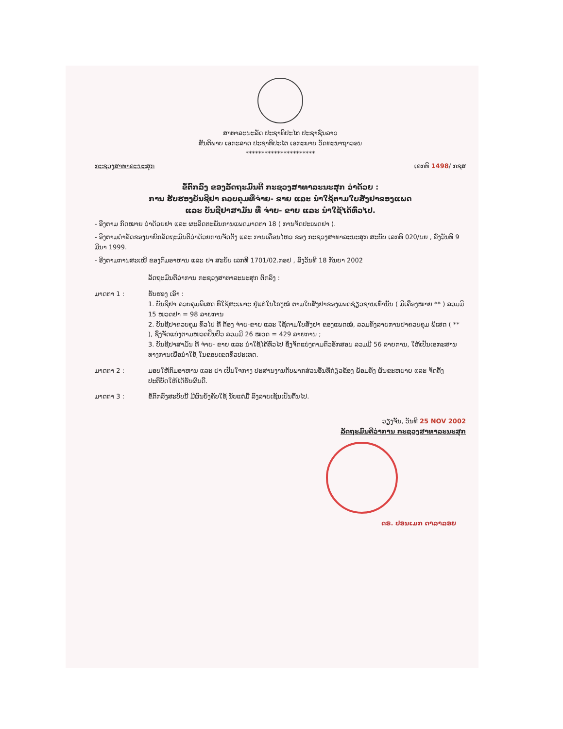ສາທາລະນະລັດ ປະຊາທິປະໄຕ ປະຊາຊົນລາວ
ສັນຕິພາບ ເອກະລາດ ປະຊາທິປະໄຕ ເອກະພາບ ວັດທະນາຖາວອນ
**********************
ກະຊວງສາທາລະນະສຸກ ເລກທີ 1498/ ກຊສ
ຂໍ້ຕົກລົງ ຂອງລັດຖະມົນຕີ ກະຊວງສາທາລະນະສຸກ ວ່າດ້ວຍ :
ການ ຮັບຮອງບັນຊີຢາ ຄວບຄຸມທີ່ຈ່າຍ- ຂາຍ ແລະ ນຳໃຊ້ຕາມໃບສັ່ງຢາຂອງແພດ
ແລະ ບັນຊີຢາສາມັນ ທີ່ ຈ່າຍ- ຂາຍ ແລະ ນຳໃຊ້ໄດ້ທົ່ວໄປ.
- ອີງຕາມ ກົດໝາຍ ວ່າດ້ວຍຢາ ແລະ ຜະລິດຕະພັນການແພດມາດຕາ 18 ( ການຈັດປະເພດຢາ ).
- ອີງຕາມດຳລັດຂອງນາຍົກລັດຖະມົນຕີວ່າດ້ວຍການຈັດຕັ້ງ ແລະ ການເຄື່ອນໄຫວ ຂອງ ກະຊວງສາທາລະນະສຸກ ສະບັບ ເລກທີ 020/ນຍ , ລົງວັນທີ 9 ມີນາ 1999.
- ອີງຕາມການສະເໜີ ຂອງກົມອາຫານ ແລະ ຢາ ສະບັບ ເລກທີ 1701/02.ກອຢ , ລົງວັນທີ 18 ກັນຍາ 2002
ລັດຖະມົນຕີວ່າການ ກະຊວງສາທາລະນະສຸກ ຕົກລົງ :
ມາດຕາ 1 : ຮັບຮອງ ເອົາ :
1. ບັນຊີຢາ ຄວບຄຸມພິເສດ ທີ່ໃຊ້ສະເພາະ ຢູ່ແຕ່ໃນໂຮງໝໍ ຕາມໃບສັ່ງຢາຂອງແພດຊ່ຽວຊານເທົ່ານັ້ນ ( ມີເຄື່ອງໝາຍ ** ) ລວມມີ 15 ໝວດຢາ = 98 ລາຍການ
2. ບັນຊີຢາຄວບຄຸມ ທົ່ວໄປ ທີ່ ຕ້ອງ ຈ່າຍ-ຂາຍ ແລະ ໃຊ້ຕາມໃບສັ່ງຢາ ຂອງແພດໝໍ, ລວມທັງລາຍການຢາຄວບຄຸມ ພິເສດ ( ** ), ຊຶ່ງຈັດແບ່ງຕາມໝວດປິ່ນປົວ ລວມມີ 26 ໝວດ = 429 ລາຍການ ;
3. ບັນຊີຢາສາມັນ ທີ່ ຈ່າຍ- ຂາຍ ແລະ ນຳໃຊ້ໄດ້ທົ່ວໄປ ຊຶ່ງຈັດແບ່ງຕາມຕົວອັກສອນ ລວມມີ 56 ລາຍການ, ໃຫ້ເປັນເອກະສານທາງການເພື່ອນຳໃຊ້ ໃນຂອບເຂດທົ່ວປະເທດ.
ມາດຕາ 2 : ມອບໃຫ້ກົມອາຫານ ແລະ ຢາ ເປັນໃຈກາງ ປະສານງານກັບພາກສ່ວນອື່ນທີ່ກ່ຽວຂ້ອງ ພ້ອມທັງ ຜັນຂະຫຍາຍ ແລະ ຈັດຕັ້ງ ປະຕິບັດໃຫ້ໄດ້ຮັບຜົນດີ.
ມາດຕາ 3 : ຂໍ້ຕົກລົງສະບັບນີ້ ມີຜົນບັງຄັບໃຊ້ ນັບແຕ່ມື້ ລົງລາຍເຊັນເປັນຕົ້ນໄປ.
ວຽງຈັນ, ວັນທີ 25 NOV 2002
ລັດຖະມົນຕີວ່າການ ກະຊວງສາທາລະນະສຸກ
ດຣ. ປອນເມກ ດາລາລອຍ